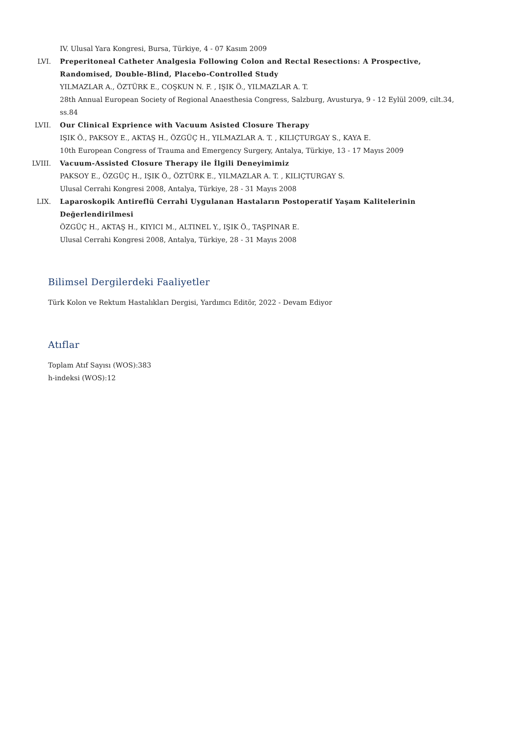IV. Ulusal Yara Kongresi, Bursa, Türkiye, 4 - 07 Kasım 2009
LVI. Preperitoneal Catheter Analgesia Following Colon and Rectal Resections: A Prospective, Randomised, Double-Blind, Placebo-Controlled Study
YILMAZLAR A., ÖZTÜRK E., COŞKUN N. F. , IŞIK Ö., YILMAZLAR A. T.
28th Annual European Society of Regional Anaesthesia Congress, Salzburg, Avusturya, 9 - 12 Eylül 2009, cilt.34, ss.84
LVII. Our Clinical Exprience with Vacuum Asisted Closure Therapy
IŞIK Ö., PAKSOY E., AKTAŞ H., ÖZGÜÇ H., YILMAZLAR A. T. , KILIÇTURGAY S., KAYA E.
10th European Congress of Trauma and Emergency Surgery, Antalya, Türkiye, 13 - 17 Mayıs 2009
LVIII. Vacuum-Assisted Closure Therapy ile İlgili Deneyimimiz
PAKSOY E., ÖZGÜÇ H., IŞIK Ö., ÖZTÜRK E., YILMAZLAR A. T. , KILIÇTURGAY S.
Ulusal Cerrahi Kongresi 2008, Antalya, Türkiye, 28 - 31 Mayıs 2008
LIX. Laparoskopik Antireflü Cerrahi Uygulanan Hastaların Postoperatif Yaşam Kalitelerinin Değerlendirilmesi
ÖZGÜÇ H., AKTAŞ H., KIYICI M., ALTINEL Y., IŞIK Ö., TAŞPINAR E.
Ulusal Cerrahi Kongresi 2008, Antalya, Türkiye, 28 - 31 Mayıs 2008
Bilimsel Dergilerdeki Faaliyetler
Türk Kolon ve Rektum Hastalıkları Dergisi, Yardımcı Editör, 2022 - Devam Ediyor
Atıflar
Toplam Atıf Sayısı (WOS):383
h-indeksi (WOS):12